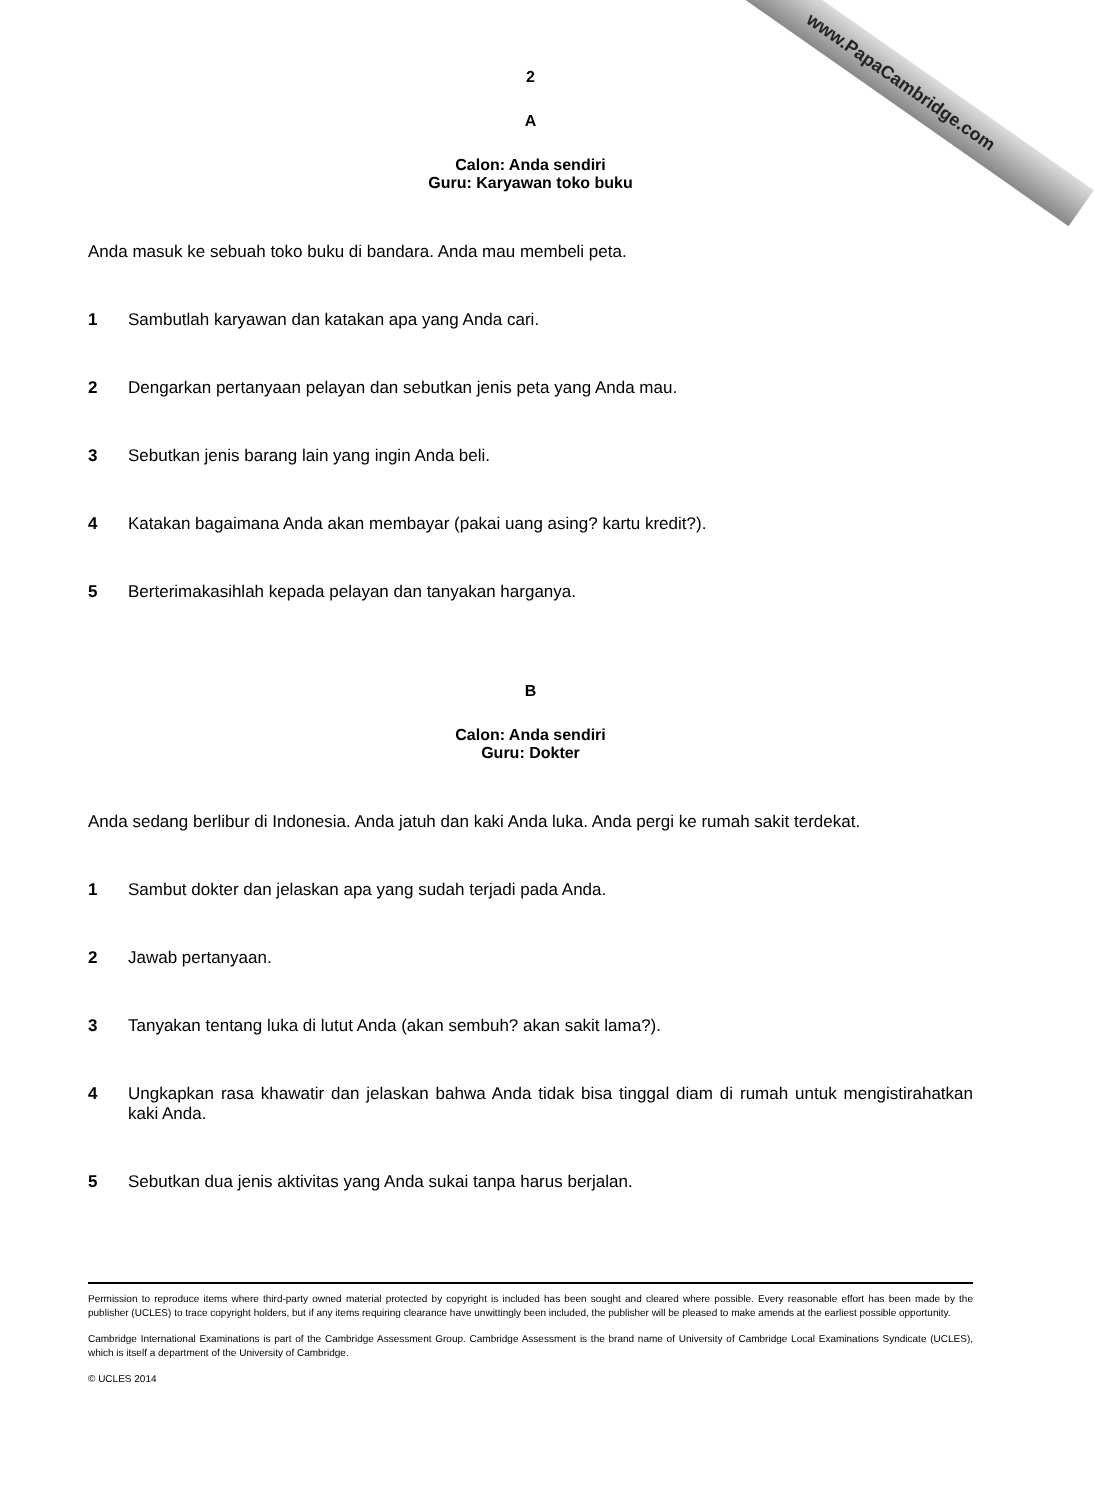www.PapaCambridge.com
2
A
Calon: Anda sendiri
Guru: Karyawan toko buku
Anda masuk ke sebuah toko buku di bandara. Anda mau membeli peta.
1 Sambutlah karyawan dan katakan apa yang Anda cari.
2 Dengarkan pertanyaan pelayan dan sebutkan jenis peta yang Anda mau.
3 Sebutkan jenis barang lain yang ingin Anda beli.
4 Katakan bagaimana Anda akan membayar (pakai uang asing? kartu kredit?).
5 Berterimakasihlah kepada pelayan dan tanyakan harganya.
B
Calon: Anda sendiri
Guru: Dokter
Anda sedang berlibur di Indonesia. Anda jatuh dan kaki Anda luka. Anda pergi ke rumah sakit terdekat.
1 Sambut dokter dan jelaskan apa yang sudah terjadi pada Anda.
2 Jawab pertanyaan.
3 Tanyakan tentang luka di lutut Anda (akan sembuh? akan sakit lama?).
4 Ungkapkan rasa khawatir dan jelaskan bahwa Anda tidak bisa tinggal diam di rumah untuk mengistirahatkan kaki Anda.
5 Sebutkan dua jenis aktivitas yang Anda sukai tanpa harus berjalan.
Permission to reproduce items where third-party owned material protected by copyright is included has been sought and cleared where possible. Every reasonable effort has been made by the publisher (UCLES) to trace copyright holders, but if any items requiring clearance have unwittingly been included, the publisher will be pleased to make amends at the earliest possible opportunity.
Cambridge International Examinations is part of the Cambridge Assessment Group. Cambridge Assessment is the brand name of University of Cambridge Local Examinations Syndicate (UCLES), which is itself a department of the University of Cambridge.
© UCLES 2014